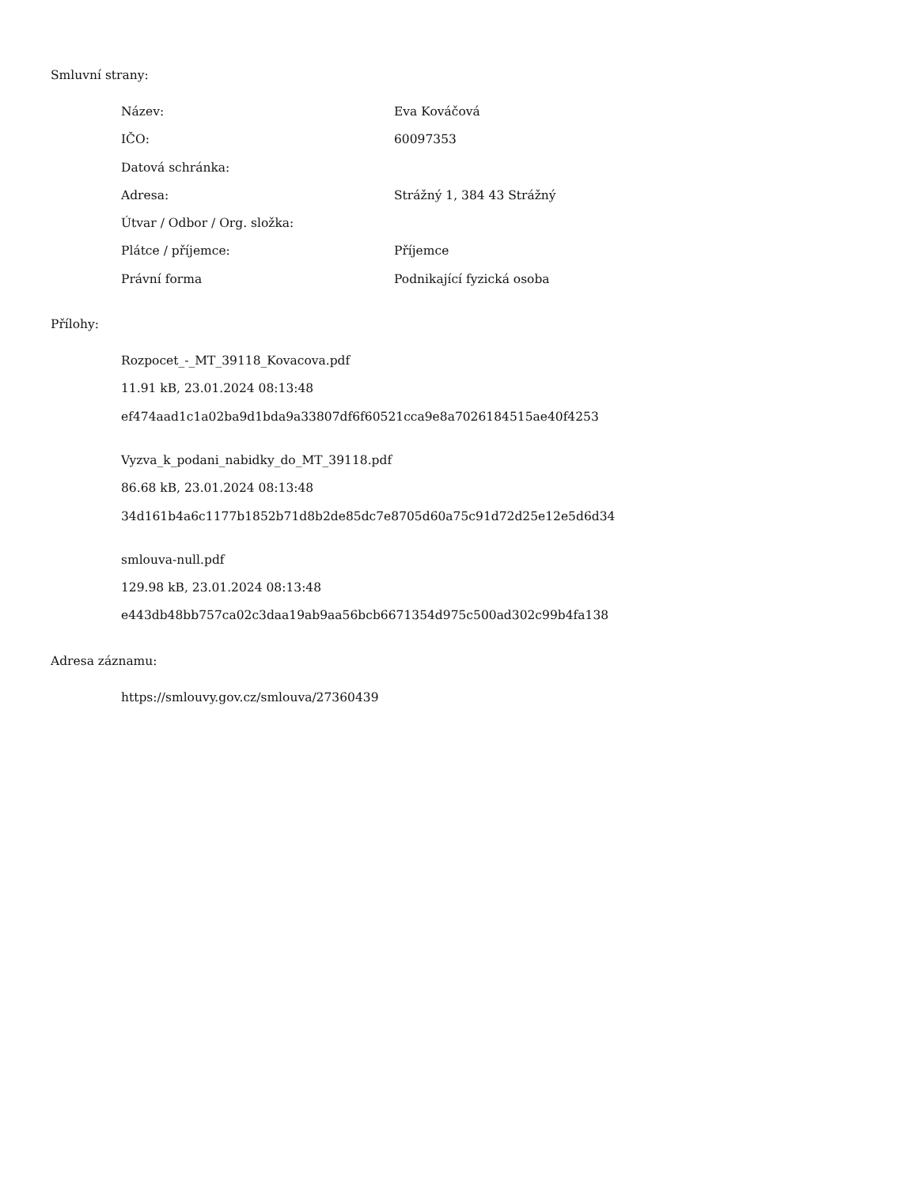Smluvní strany:
| Název: | Eva Kováčová |
| IČO: | 60097353 |
| Datová schránka: | |
| Adresa: | Strážný 1, 384 43 Strážný |
| Útvar / Odbor / Org. složka: | |
| Plátce / příjemce: | Příjemce |
| Právní forma | Podnikající fyzická osoba |
Přílohy:
Rozpocet_-_MT_39118_Kovacova.pdf
11.91 kB, 23.01.2024 08:13:48
ef474aad1c1a02ba9d1bda9a33807df6f60521cca9e8a7026184515ae40f4253
Vyzva_k_podani_nabidky_do_MT_39118.pdf
86.68 kB, 23.01.2024 08:13:48
34d161b4a6c1177b1852b71d8b2de85dc7e8705d60a75c91d72d25e12e5d6d34
smlouva-null.pdf
129.98 kB, 23.01.2024 08:13:48
e443db48bb757ca02c3daa19ab9aa56bcb6671354d975c500ad302c99b4fa138
Adresa záznamu:
https://smlouvy.gov.cz/smlouva/27360439